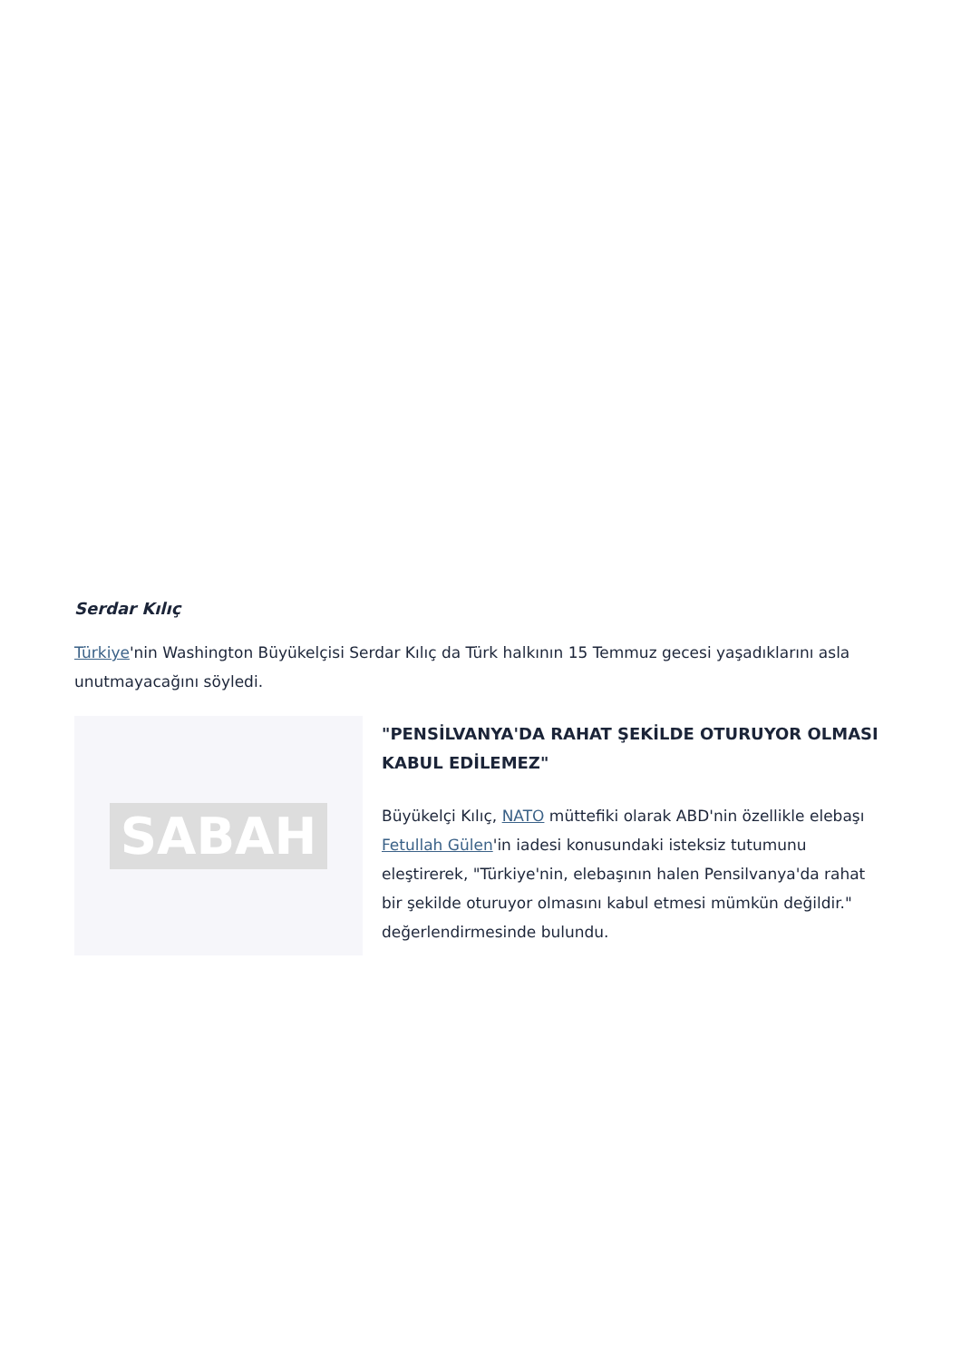Serdar Kılıç
Türkiye'nin Washington Büyükelçisi Serdar Kılıç da Türk halkının 15 Temmuz gecesi yaşadıklarını asla unutmayacağını söyledi.
SABAH
"PENSİLVANYA'DA RAHAT ŞEKİLDE OTURUYOR OLMASI KABUL EDİLEMEZ"
Büyükelçi Kılıç, NATO müttefiki olarak ABD'nin özellikle elebaşı Fetullah Gülen'in iadesi konusundaki isteksiz tutumunu eleştirerek, "Türkiye'nin, elebaşının halen Pensilvanya'da rahat bir şekilde oturuyor olmasını kabul etmesi mümkün değildir." değerlendirmesinde bulundu.